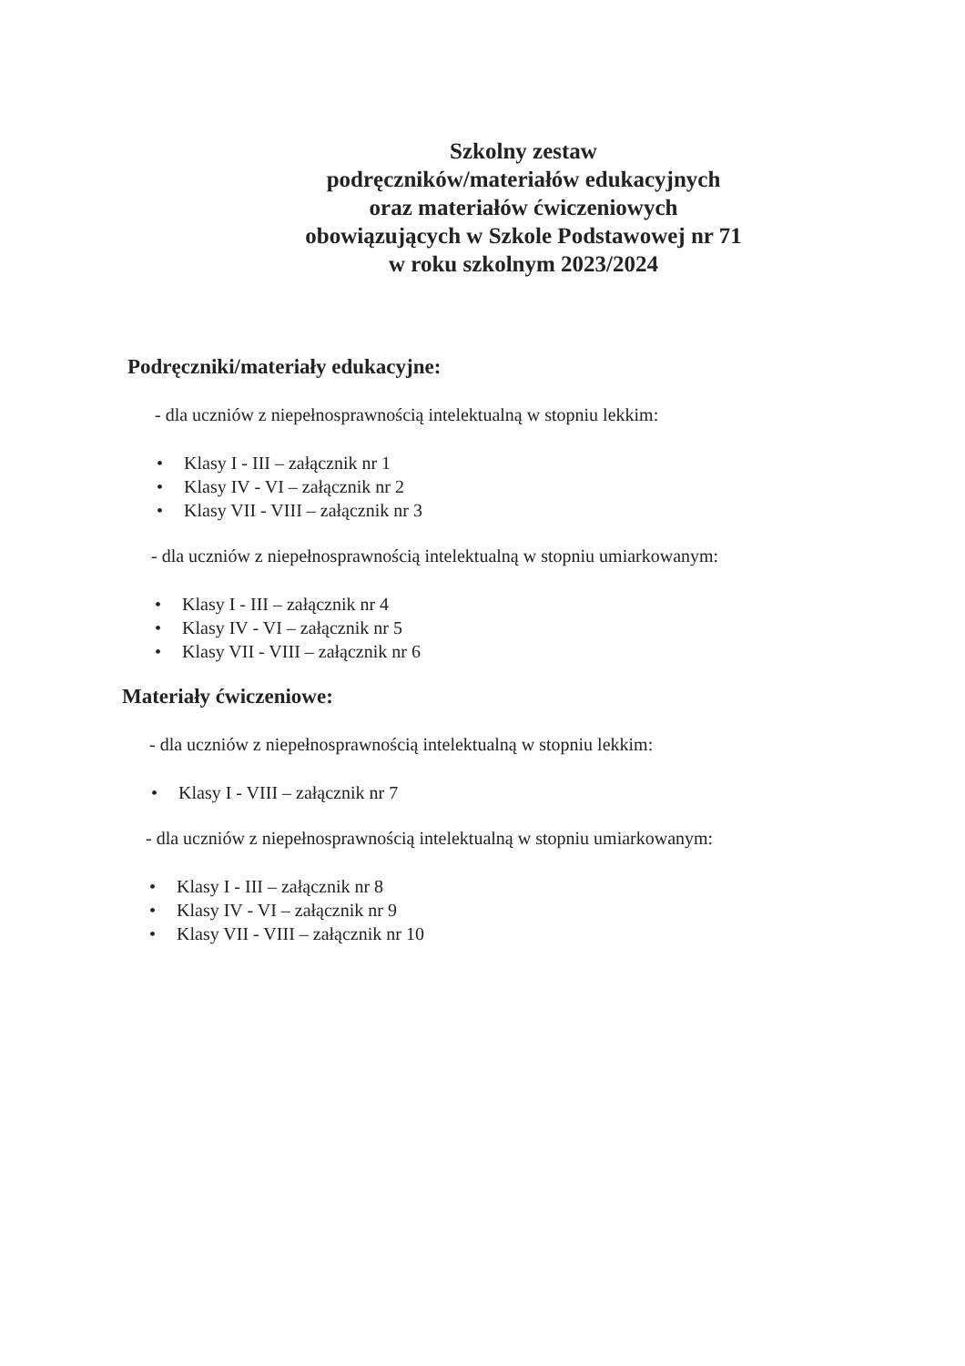Szkolny zestaw
podręczników/materiałów edukacyjnych
oraz materiałów ćwiczeniowych
obowiązujących w Szkole Podstawowej nr 71
w roku szkolnym 2023/2024
Podręczniki/materiały edukacyjne:
- dla uczniów z niepełnosprawnością intelektualną w stopniu lekkim:
• Klasy I - III – załącznik nr 1
• Klasy IV - VI – załącznik nr 2
• Klasy VII - VIII – załącznik nr 3
- dla uczniów z niepełnosprawnością intelektualną w stopniu umiarkowanym:
• Klasy I - III – załącznik nr 4
• Klasy IV - VI – załącznik nr 5
• Klasy VII - VIII – załącznik nr 6
Materiały ćwiczeniowe:
- dla uczniów z niepełnosprawnością intelektualną w stopniu lekkim:
• Klasy I - VIII – załącznik nr 7
- dla uczniów z niepełnosprawnością intelektualną w stopniu umiarkowanym:
• Klasy I - III – załącznik nr 8
• Klasy IV - VI – załącznik nr 9
• Klasy VII - VIII – załącznik nr 10